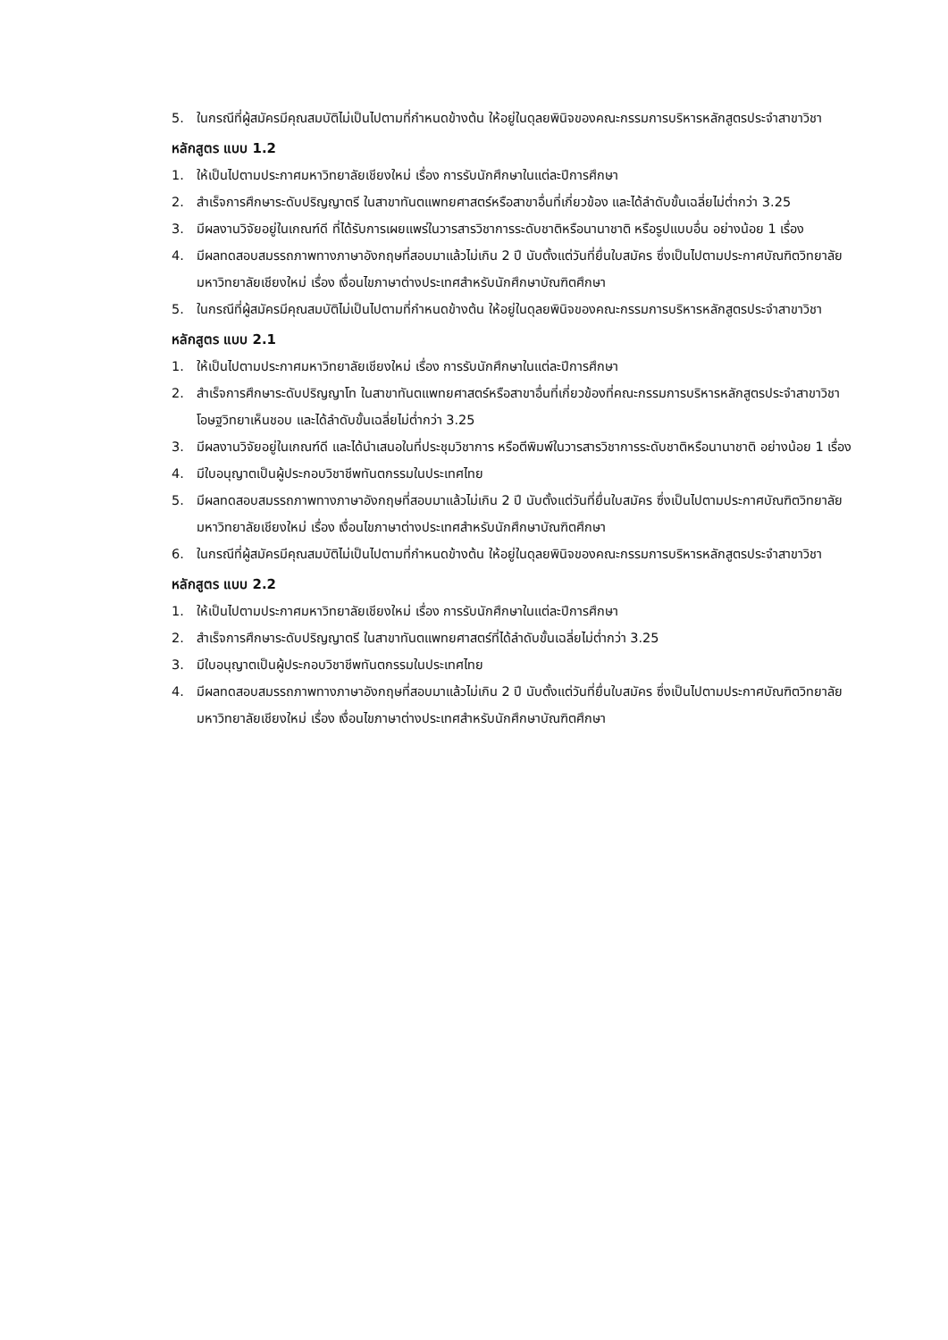5. ในกรณีที่ผู้สมัครมีคุณสมบัติไม่เป็นไปตามที่กำหนดข้างต้น ให้อยู่ในดุลยพินิจของคณะกรรมการบริหารหลักสูตรประจำสาขาวิชา
หลักสูตร แบบ 1.2
1. ให้เป็นไปตามประกาศมหาวิทยาลัยเชียงใหม่ เรื่อง การรับนักศึกษาในแต่ละปีการศึกษา
2. สำเร็จการศึกษาระดับปริญญาตรี ในสาขาทันตแพทยศาสตร์หรือสาขาอื่นที่เกี่ยวข้อง และได้ลำดับขั้นเฉลี่ยไม่ต่ำกว่า 3.25
3. มีผลงานวิจัยอยู่ในเกณฑ์ดี ที่ได้รับการเผยแพร่ในวารสารวิชาการระดับชาติหรือนานาชาติ หรือรูปแบบอื่น อย่างน้อย 1 เรื่อง
4. มีผลทดสอบสมรรถภาพทางภาษาอังกฤษที่สอบมาแล้วไม่เกิน 2 ปี นับตั้งแต่วันที่ยื่นใบสมัคร ซึ่งเป็นไปตามประกาศบัณฑิตวิทยาลัย มหาวิทยาลัยเชียงใหม่ เรื่อง เงื่อนไขภาษาต่างประเทศสำหรับนักศึกษาบัณฑิตศึกษา
5. ในกรณีที่ผู้สมัครมีคุณสมบัติไม่เป็นไปตามที่กำหนดข้างต้น ให้อยู่ในดุลยพินิจของคณะกรรมการบริหารหลักสูตรประจำสาขาวิชา
หลักสูตร แบบ 2.1
1. ให้เป็นไปตามประกาศมหาวิทยาลัยเชียงใหม่ เรื่อง การรับนักศึกษาในแต่ละปีการศึกษา
2. สำเร็จการศึกษาระดับปริญญาโท ในสาขาทันตแพทยศาสตร์หรือสาขาอื่นที่เกี่ยวข้องที่คณะกรรมการบริหารหลักสูตรประจำสาขาวิชาโอษฐวิทยาเห็นชอบ และได้ลำดับขั้นเฉลี่ยไม่ต่ำกว่า 3.25
3. มีผลงานวิจัยอยู่ในเกณฑ์ดี และได้นำเสนอในที่ประชุมวิชาการ หรือตีพิมพ์ในวารสารวิชาการระดับชาติหรือนานาชาติ อย่างน้อย 1 เรื่อง
4. มีใบอนุญาตเป็นผู้ประกอบวิชาชีพทันตกรรมในประเทศไทย
5. มีผลทดสอบสมรรถภาพทางภาษาอังกฤษที่สอบมาแล้วไม่เกิน 2 ปี นับตั้งแต่วันที่ยื่นใบสมัคร ซึ่งเป็นไปตามประกาศบัณฑิตวิทยาลัย มหาวิทยาลัยเชียงใหม่ เรื่อง เงื่อนไขภาษาต่างประเทศสำหรับนักศึกษาบัณฑิตศึกษา
6. ในกรณีที่ผู้สมัครมีคุณสมบัติไม่เป็นไปตามที่กำหนดข้างต้น ให้อยู่ในดุลยพินิจของคณะกรรมการบริหารหลักสูตรประจำสาขาวิชา
หลักสูตร แบบ 2.2
1. ให้เป็นไปตามประกาศมหาวิทยาลัยเชียงใหม่ เรื่อง การรับนักศึกษาในแต่ละปีการศึกษา
2. สำเร็จการศึกษาระดับปริญญาตรี ในสาขาทันตแพทยศาสตร์ที่ได้ลำดับขั้นเฉลี่ยไม่ต่ำกว่า 3.25
3. มีใบอนุญาตเป็นผู้ประกอบวิชาชีพทันตกรรมในประเทศไทย
4. มีผลทดสอบสมรรถภาพทางภาษาอังกฤษที่สอบมาแล้วไม่เกิน 2 ปี นับตั้งแต่วันที่ยื่นใบสมัคร ซึ่งเป็นไปตามประกาศบัณฑิตวิทยาลัย มหาวิทยาลัยเชียงใหม่ เรื่อง เงื่อนไขภาษาต่างประเทศสำหรับนักศึกษาบัณฑิตศึกษา